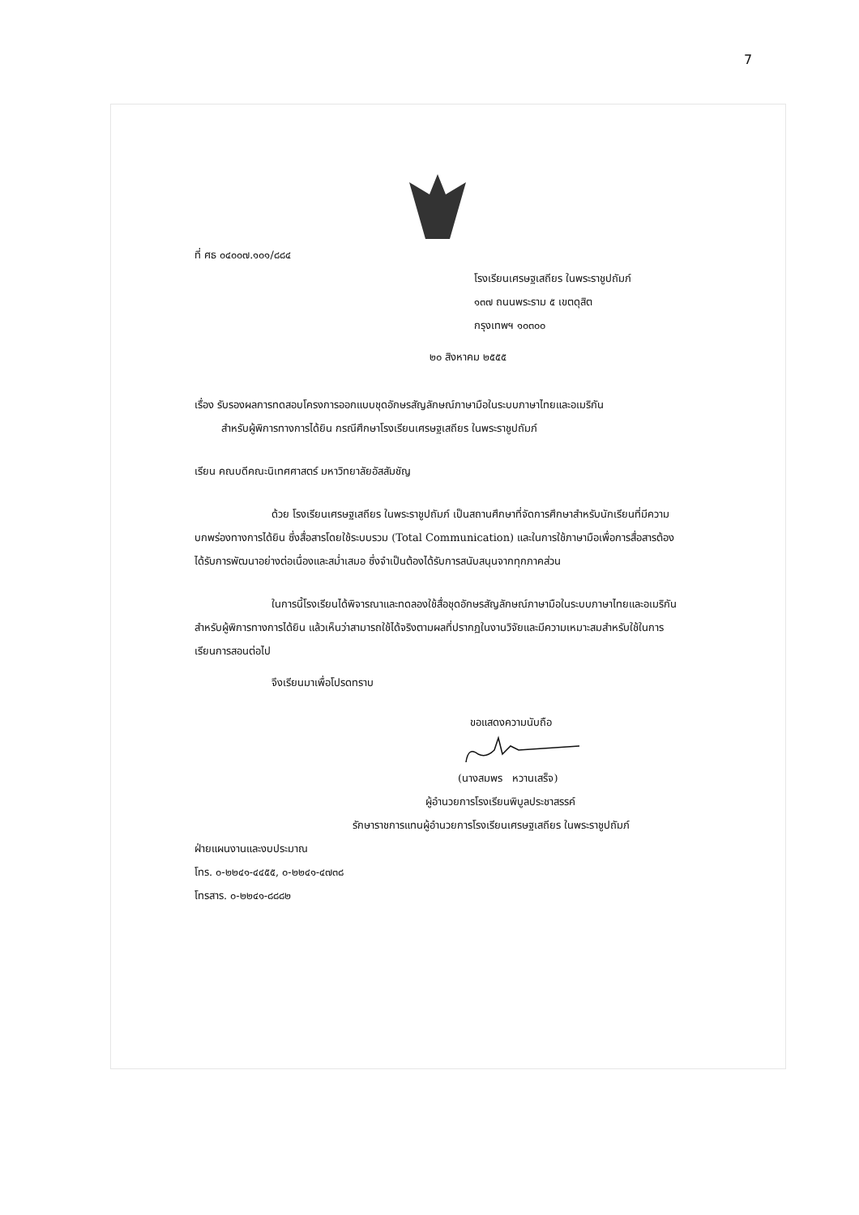7
ที่ ศธ ๐๔๐๐๗.๑๐๑/๘๘๔
โรงเรียนเศรษฐเสถียร ในพระราชูปถัมภ์
๑๓๗ ถนนพระราม ๕ เขตดุสิต
กรุงเทพฯ ๑๐๓๐๐
๒๐ สิงหาคม ๒๕๕๕
เรื่อง รับรองผลการทดสอบโครงการออกแบบชุดอักษรสัญลักษณ์ภาษามือในระบบภาษาไทยและอเมริกัน
สำหรับผู้พิการทางการได้ยิน กรณีศึกษาโรงเรียนเศรษฐเสถียร ในพระราชูปถัมภ์
เรียน คณบดีคณะนิเทศศาสตร์ มหาวิทยาลัยอัสสัมชัญ
ด้วย โรงเรียนเศรษฐเสถียร ในพระราชูปถัมภ์ เป็นสถานศึกษาที่จัดการศึกษาสำหรับนักเรียนที่มีความบกพร่องทางการได้ยิน ซึ่งสื่อสารโดยใช้ระบบรวม (Total Communication) และในการใช้ภาษามือเพื่อการสื่อสารต้องได้รับการพัฒนาอย่างต่อเนื่องและสม่ำเสมอ ซึ่งจำเป็นต้องได้รับการสนับสนุนจากทุกภาคส่วน
ในการนี้โรงเรียนได้พิจารณาและทดลองใช้สื่อชุดอักษรสัญลักษณ์ภาษามือในระบบภาษาไทยและอเมริกันสำหรับผู้พิการทางการได้ยิน แล้วเห็นว่าสามารถใช้ได้จริงตามผลที่ปรากฏในงานวิจัยและมีความเหมาะสมสำหรับใช้ในการเรียนการสอนต่อไป
จึงเรียนมาเพื่อโปรดทราบ
ขอแสดงความนับถือ
(นางสมพร หวานเสร็จ)
ผู้อำนวยการโรงเรียนพิบูลประชาสรรค์
รักษาราชการแทนผู้อำนวยการโรงเรียนเศรษฐเสถียร ในพระราชูปถัมภ์
ฝ่ายแผนงานและงบประมาณ
โทร. ๐-๒๒๔๑-๔๔๕๕, ๐-๒๒๔๑-๔๗๓๘
โทรสาร. ๐-๒๒๔๑-๘๘๘๒